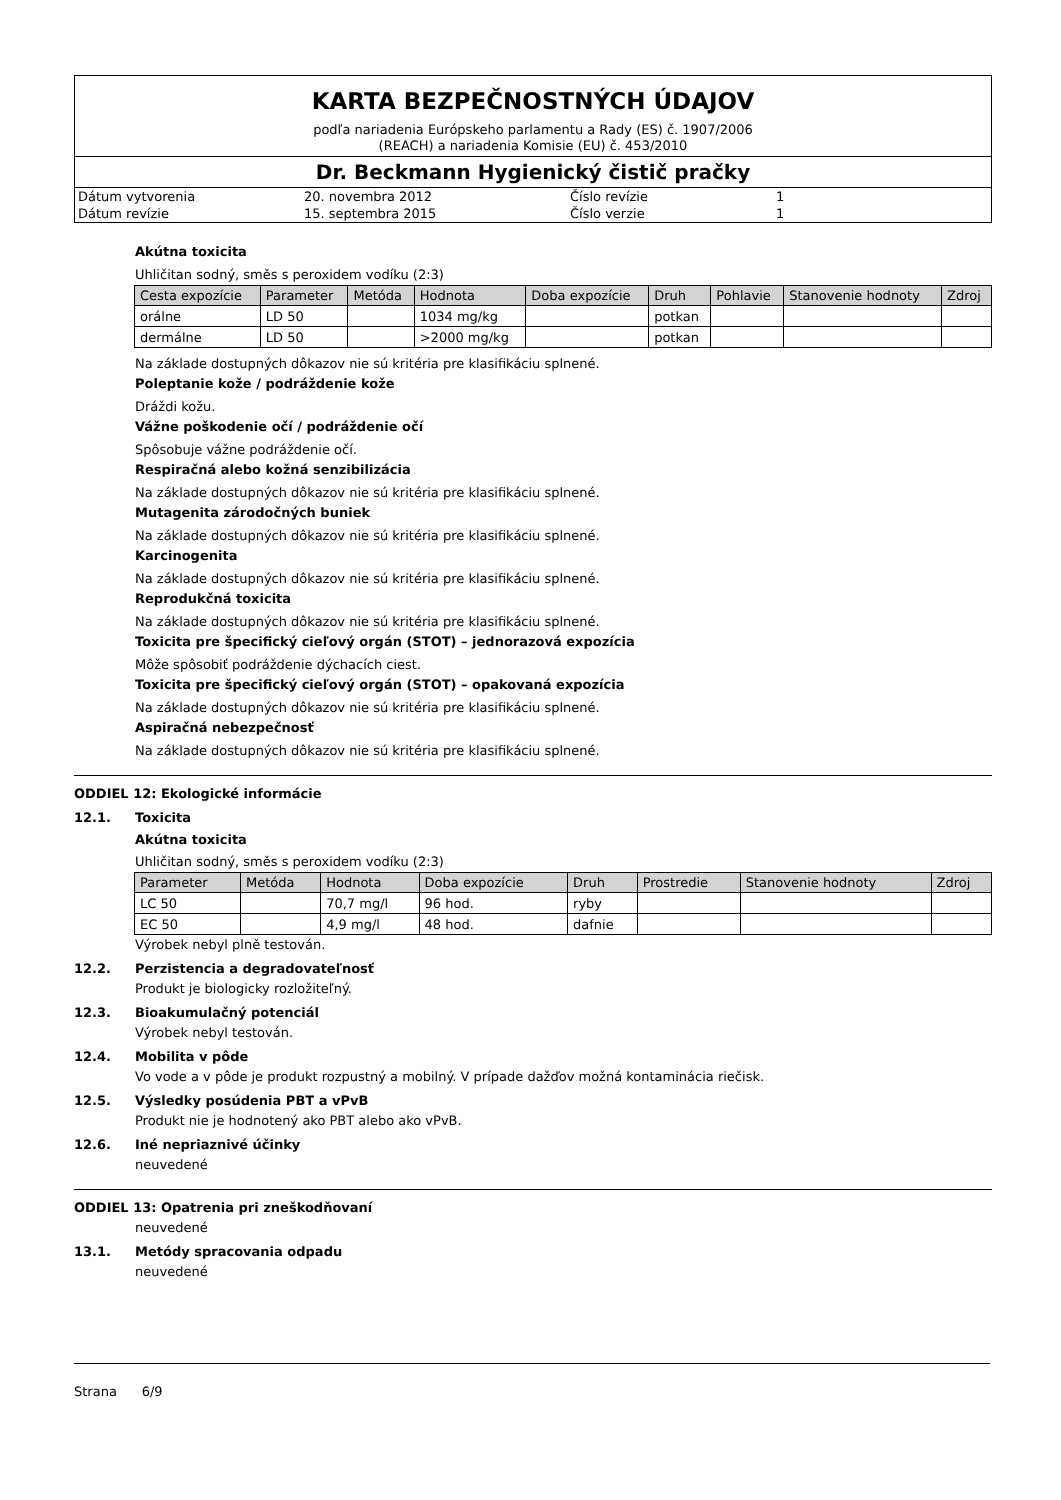KARTA BEZPEČNOSTNÝCH ÚDAJOV
podľa nariadenia Európskeho parlamentu a Rady (ES) č. 1907/2006
(REACH) a nariadenia Komisie (EU) č. 453/2010
Dr. Beckmann Hygienický čistič pračky
| Dátum vytvorenia | 20. novembra 2012 | Číslo revízie | 1 |
| Dátum revízie | 15. septembra 2015 | Číslo verzie | 1 |
Akútna toxicita
Uhličitan sodný, směs s peroxidem vodíku (2:3)
| Cesta expozície | Parameter | Metóda | Hodnota | Doba expozície | Druh | Pohlavie | Stanovenie hodnoty | Zdroj |
| --- | --- | --- | --- | --- | --- | --- | --- | --- |
| orálne | LD 50 | | 1034 mg/kg | | potkan | | | |
| dermálne | LD 50 | | >2000 mg/kg | | potkan | | | |
Na základe dostupných dôkazov nie sú kritéria pre klasifikáciu splnené.
Poleptanie kože / podráždenie kože
Dráždi kožu.
Vážne poškodenie očí / podráždenie očí
Spôsobuje vážne podráždenie očí.
Respiračná alebo kožná senzibilizácia
Na základe dostupných dôkazov nie sú kritéria pre klasifikáciu splnené.
Mutagenita zárodočných buniek
Na základe dostupných dôkazov nie sú kritéria pre klasifikáciu splnené.
Karcinogenita
Na základe dostupných dôkazov nie sú kritéria pre klasifikáciu splnené.
Reprodukčná toxicita
Na základe dostupných dôkazov nie sú kritéria pre klasifikáciu splnené.
Toxicita pre špecifický cieľový orgán (STOT) – jednorazová expozícia
Môže spôsobiť podráždenie dýchacích ciest.
Toxicita pre špecifický cieľový orgán (STOT) – opakovaná expozícia
Na základe dostupných dôkazov nie sú kritéria pre klasifikáciu splnené.
Aspiračná nebezpečnosť
Na základe dostupných dôkazov nie sú kritéria pre klasifikáciu splnené.
ODDIEL 12: Ekologické informácie
12.1. Toxicita
Akútna toxicita
Uhličitan sodný, směs s peroxidem vodíku (2:3)
| Parameter | Metóda | Hodnota | Doba expozície | Druh | Prostredie | Stanovenie hodnoty | Zdroj |
| --- | --- | --- | --- | --- | --- | --- | --- |
| LC 50 | | 70,7 mg/l | 96 hod. | ryby | | | |
| EC 50 | | 4,9 mg/l | 48 hod. | dafnie | | | |
Výrobek nebyl plně testován.
12.2. Perzistencia a degradovateľnosť
Produkt je biologicky rozložiteľný.
12.3. Bioakumulačný potenciál
Výrobek nebyl testován.
12.4. Mobilita v pôde
Vo vode a v pôde je produkt rozpustný a mobilný. V prípade dažďov možná kontaminácia riečisk.
12.5. Výsledky posúdenia PBT a vPvB
Produkt nie je hodnotený ako PBT alebo ako vPvB.
12.6. Iné nepriaznivé účinky
neuvedené
ODDIEL 13: Opatrenia pri zneškodňovaní
neuvedené
13.1. Metódy spracovania odpadu
neuvedené
Strana 6/9